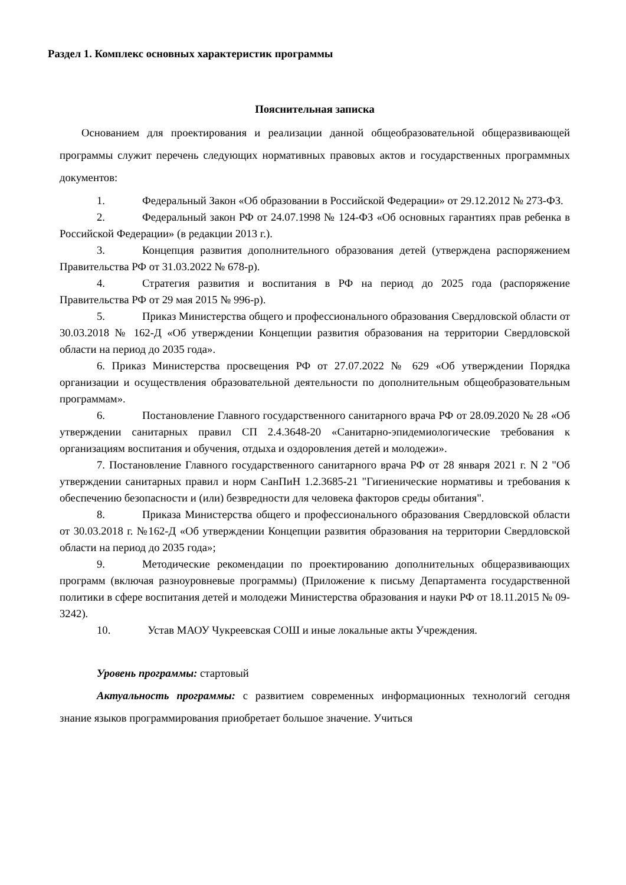Раздел 1. Комплекс основных характеристик программы
Пояснительная записка
Основанием для проектирования и реализации данной общеобразовательной общеразвивающей программы служит перечень следующих нормативных правовых актов и государственных программных документов:
1. Федеральный Закон «Об образовании в Российской Федерации» от 29.12.2012 № 273-ФЗ.
2. Федеральный закон РФ от 24.07.1998 № 124-ФЗ «Об основных гарантиях прав ребенка в Российской Федерации» (в редакции 2013 г.).
3. Концепция развития дополнительного образования детей (утверждена распоряжением Правительства РФ от 31.03.2022 № 678-р).
4. Стратегия развития и воспитания в РФ на период до 2025 года (распоряжение Правительства РФ от 29 мая 2015 № 996-р).
5. Приказ Министерства общего и профессионального образования Свердловской области от 30.03.2018 № 162-Д «Об утверждении Концепции развития образования на территории Свердловской области на период до 2035 года».
6. Приказ Министерства просвещения РФ от 27.07.2022 № 629 «Об утверждении Порядка организации и осуществления образовательной деятельности по дополнительным общеобразовательным программам».
6. Постановление Главного государственного санитарного врача РФ от 28.09.2020 № 28 «Об утверждении санитарных правил СП 2.4.3648-20 «Санитарно-эпидемиологические требования к организациям воспитания и обучения, отдыха и оздоровления детей и молодежи».
7. Постановление Главного государственного санитарного врача РФ от 28 января 2021 г. N 2 "Об утверждении санитарных правил и норм СанПиН 1.2.3685-21 "Гигиенические нормативы и требования к обеспечению безопасности и (или) безвредности для человека факторов среды обитания".
8. Приказа Министерства общего и профессионального образования Свердловской области от 30.03.2018 г. №162-Д «Об утверждении Концепции развития образования на территории Свердловской области на период до 2035 года»;
9. Методические рекомендации по проектированию дополнительных общеразвивающих программ (включая разноуровневые программы) (Приложение к письму Департамента государственной политики в сфере воспитания детей и молодежи Министерства образования и науки РФ от 18.11.2015 № 09-3242).
10. Устав МАОУ Чукреевская СОШ и иные локальные акты Учреждения.
Уровень программы: стартовый
Актуальность программы: с развитием современных информационных технологий сегодня знание языков программирования приобретает большое значение. Учиться